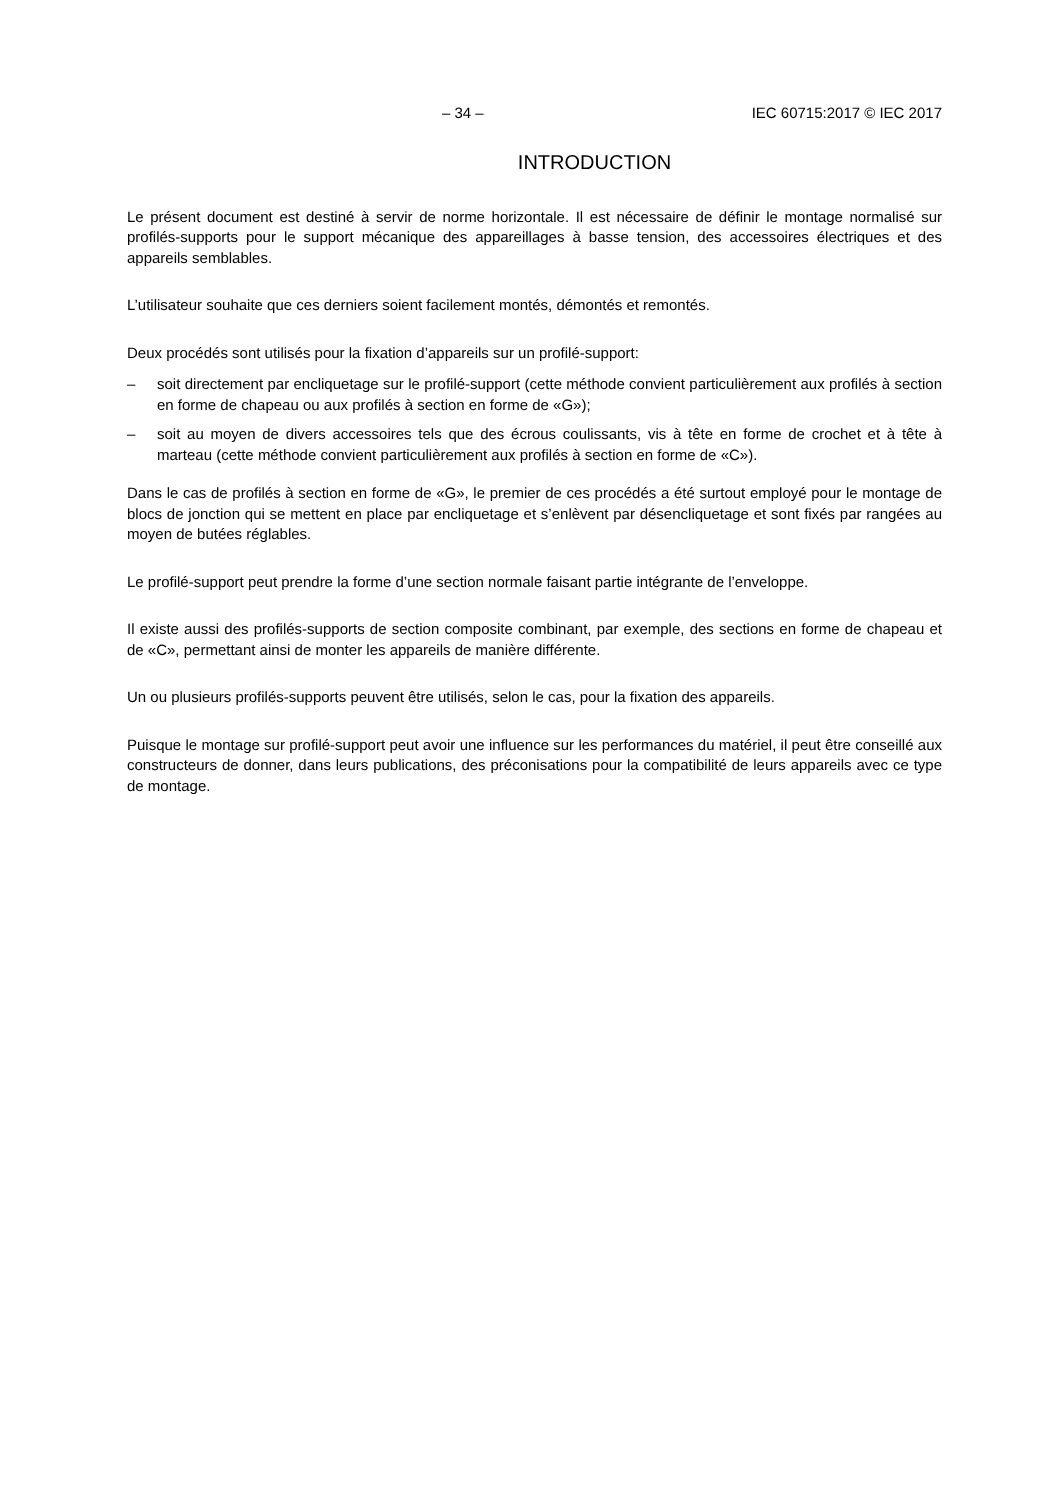– 34 – IEC 60715:2017 © IEC 2017
INTRODUCTION
Le présent document est destiné à servir de norme horizontale. Il est nécessaire de définir le montage normalisé sur profilés-supports pour le support mécanique des appareillages à basse tension, des accessoires électriques et des appareils semblables.
L’utilisateur souhaite que ces derniers soient facilement montés, démontés et remontés.
Deux procédés sont utilisés pour la fixation d’appareils sur un profilé-support:
– soit directement par encliquetage sur le profilé-support (cette méthode convient particulièrement aux profilés à section en forme de chapeau ou aux profilés à section en forme de «G»);
– soit au moyen de divers accessoires tels que des écrous coulissants, vis à tête en forme de crochet et à tête à marteau (cette méthode convient particulièrement aux profilés à section en forme de «C»).
Dans le cas de profilés à section en forme de «G», le premier de ces procédés a été surtout employé pour le montage de blocs de jonction qui se mettent en place par encliquetage et s’enlèvent par désencliquetage et sont fixés par rangées au moyen de butées réglables.
Le profilé-support peut prendre la forme d’une section normale faisant partie intégrante de l’enveloppe.
Il existe aussi des profilés-supports de section composite combinant, par exemple, des sections en forme de chapeau et de «C», permettant ainsi de monter les appareils de manière différente.
Un ou plusieurs profilés-supports peuvent être utilisés, selon le cas, pour la fixation des appareils.
Puisque le montage sur profilé-support peut avoir une influence sur les performances du matériel, il peut être conseillé aux constructeurs de donner, dans leurs publications, des préconisations pour la compatibilité de leurs appareils avec ce type de montage.